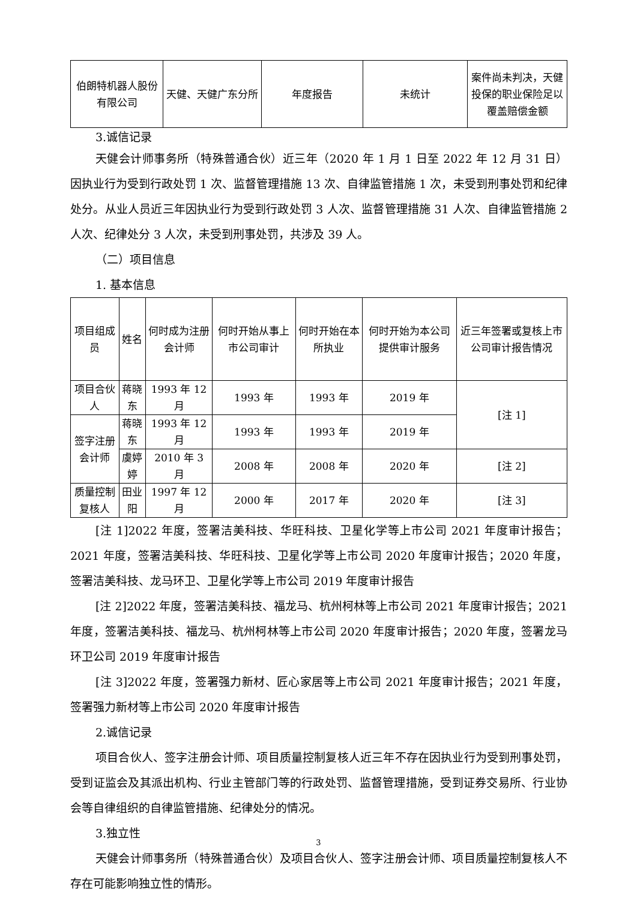| 伯朗特机器人股份有限公司 | 天健、天健广东分所 | 年度报告 | 未统计 | 案件尚未判决，天健投保的职业保险足以覆盖赔偿金额 |
3.诚信记录
天健会计师事务所（特殊普通合伙）近三年（2020 年 1 月 1 日至 2022 年 12 月 31 日）因执业行为受到行政处罚 1 次、监督管理措施 13 次、自律监管措施 1 次，未受到刑事处罚和纪律处分。从业人员近三年因执业行为受到行政处罚 3 人次、监督管理措施 31 人次、自律监管措施 2 人次、纪律处分 3 人次，未受到刑事处罚，共涉及 39 人。
（二）项目信息
1. 基本信息
| 项目组成员 | 姓名 | 何时成为注册会计师 | 何时开始从事上市公司审计 | 何时开始在本所执业 | 何时开始为本公司提供审计服务 | 近三年签署或复核上市公司审计报告情况 |
| --- | --- | --- | --- | --- | --- | --- |
| 项目合伙人 | 蒋晓东 | 1993 年 12 月 | 1993 年 | 1993 年 | 2019 年 | [注 1] |
| 签字注册会计师 | 蒋晓东 | 1993 年 12 月 | 1993 年 | 1993 年 | 2019 年 | |
| | 虞婷婷 | 2010 年 3 月 | 2008 年 | 2008 年 | 2020 年 | [注 2] |
| 质量控制复核人 | 田业阳 | 1997 年 12 月 | 2000 年 | 2017 年 | 2020 年 | [注 3] |
[注 1]2022 年度，签署洁美科技、华旺科技、卫星化学等上市公司 2021 年度审计报告；2021 年度，签署洁美科技、华旺科技、卫星化学等上市公司 2020 年度审计报告；2020 年度，签署洁美科技、龙马环卫、卫星化学等上市公司 2019 年度审计报告
[注 2]2022 年度，签署洁美科技、福龙马、杭州柯林等上市公司 2021 年度审计报告；2021 年度，签署洁美科技、福龙马、杭州柯林等上市公司 2020 年度审计报告；2020 年度，签署龙马环卫公司 2019 年度审计报告
[注 3]2022 年度，签署强力新材、匠心家居等上市公司 2021 年度审计报告；2021 年度，签署强力新材等上市公司 2020 年度审计报告
2.诚信记录
项目合伙人、签字注册会计师、项目质量控制复核人近三年不存在因执业行为受到刑事处罚，受到证监会及其派出机构、行业主管部门等的行政处罚、监督管理措施，受到证券交易所、行业协会等自律组织的自律监管措施、纪律处分的情况。
3.独立性
天健会计师事务所（特殊普通合伙）及项目合伙人、签字注册会计师、项目质量控制复核人不存在可能影响独立性的情形。
3